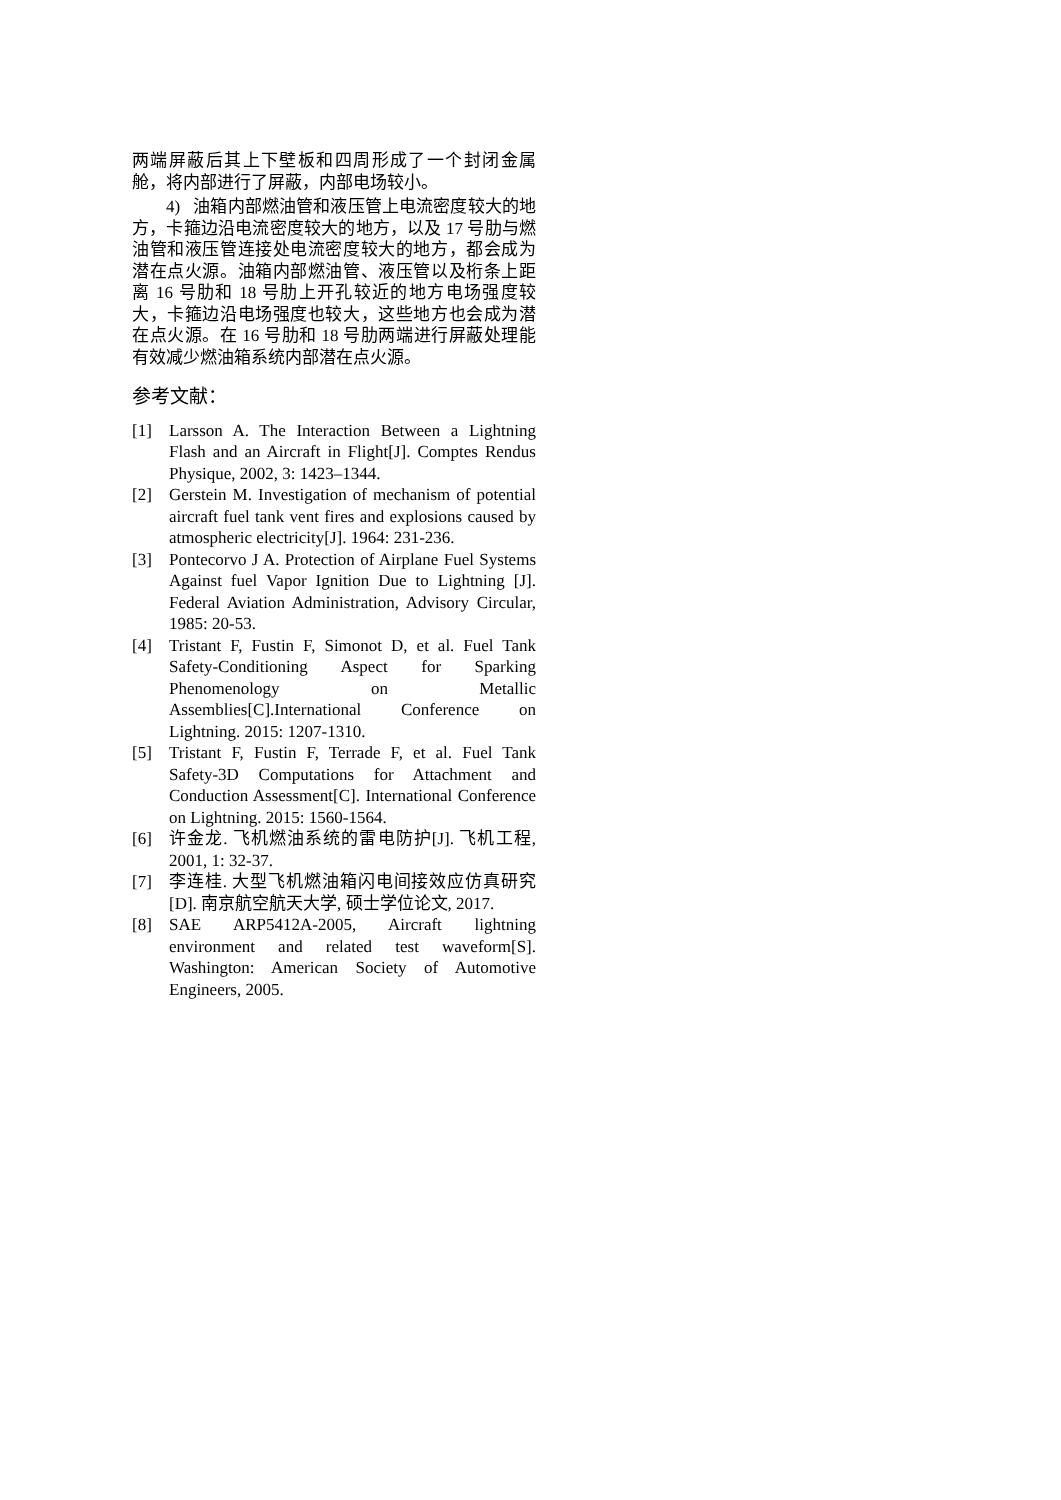两端屏蔽后其上下壁板和四周形成了一个封闭金属舱，将内部进行了屏蔽，内部电场较小。
4) 油箱内部燃油管和液压管上电流密度较大的地方，卡箍边沿电流密度较大的地方，以及 17 号肋与燃油管和液压管连接处电流密度较大的地方，都会成为潜在点火源。油箱内部燃油管、液压管以及桁条上距离 16 号肋和 18 号肋上开孔较近的地方电场强度较大，卡箍边沿电场强度也较大，这些地方也会成为潜在点火源。在 16 号肋和 18 号肋两端进行屏蔽处理能有效减少燃油箱系统内部潜在点火源。
参考文献：
[1] Larsson A. The Interaction Between a Lightning Flash and an Aircraft in Flight[J]. Comptes Rendus Physique, 2002, 3: 1423–1344.
[2] Gerstein M. Investigation of mechanism of potential aircraft fuel tank vent fires and explosions caused by atmospheric electricity[J]. 1964: 231-236.
[3] Pontecorvo J A. Protection of Airplane Fuel Systems Against fuel Vapor Ignition Due to Lightning [J]. Federal Aviation Administration, Advisory Circular, 1985: 20-53.
[4] Tristant F, Fustin F, Simonot D, et al. Fuel Tank Safety-Conditioning Aspect for Sparking Phenomenology on Metallic Assemblies[C].International Conference on Lightning. 2015: 1207-1310.
[5] Tristant F, Fustin F, Terrade F, et al. Fuel Tank Safety-3D Computations for Attachment and Conduction Assessment[C]. International Conference on Lightning. 2015: 1560-1564.
[6] 许金龙. 飞机燃油系统的雷电防护[J]. 飞机工程, 2001, 1: 32-37.
[7] 李连桂. 大型飞机燃油箱闪电间接效应仿真研究[D]. 南京航空航天大学, 硕士学位论文, 2017.
[8] SAE ARP5412A-2005, Aircraft lightning environment and related test waveform[S]. Washington: American Society of Automotive Engineers, 2005.